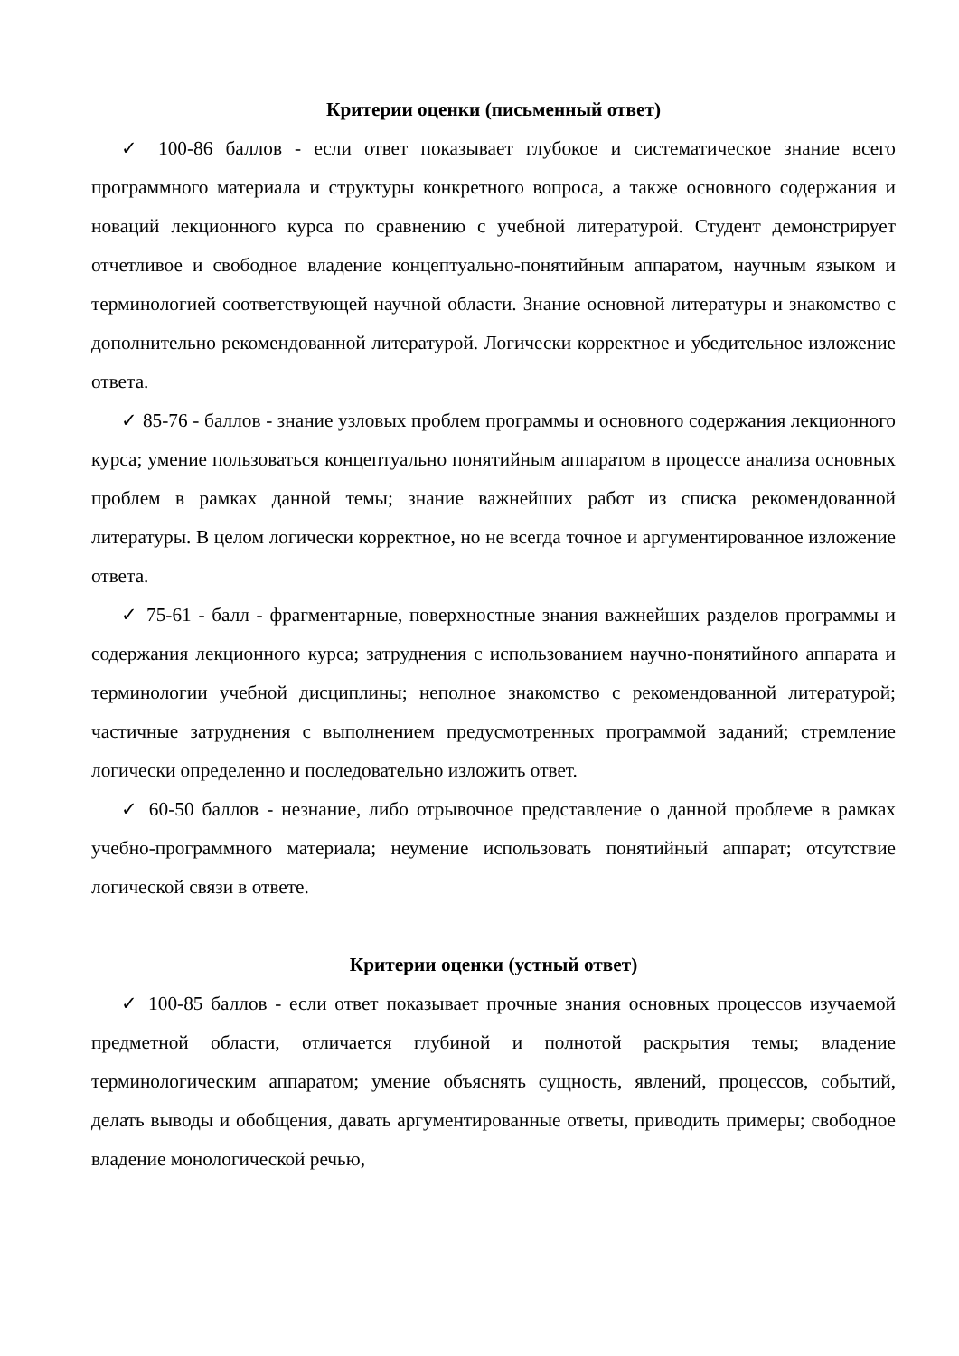Критерии оценки (письменный ответ)
✓ 100-86 баллов - если ответ показывает глубокое и систематическое знание всего программного материала и структуры конкретного вопроса, а также основного содержания и новаций лекционного курса по сравнению с учебной литературой. Студент демонстрирует отчетливое и свободное владение концептуально-понятийным аппаратом, научным языком и терминологией соответствующей научной области. Знание основной литературы и знакомство с дополнительно рекомендованной литературой. Логически корректное и убедительное изложение ответа.
✓ 85-76 - баллов - знание узловых проблем программы и основного содержания лекционного курса; умение пользоваться концептуально понятийным аппаратом в процессе анализа основных проблем в рамках данной темы; знание важнейших работ из списка рекомендованной литературы. В целом логически корректное, но не всегда точное и аргументированное изложение ответа.
✓ 75-61 - балл - фрагментарные, поверхностные знания важнейших разделов программы и содержания лекционного курса; затруднения с использованием научно-понятийного аппарата и терминологии учебной дисциплины; неполное знакомство с рекомендованной литературой; частичные затруднения с выполнением предусмотренных программой заданий; стремление логически определенно и последовательно изложить ответ.
✓ 60-50 баллов - незнание, либо отрывочное представление о данной проблеме в рамках учебно-программного материала; неумение использовать понятийный аппарат; отсутствие логической связи в ответе.
Критерии оценки (устный ответ)
✓ 100-85 баллов - если ответ показывает прочные знания основных процессов изучаемой предметной области, отличается глубиной и полнотой раскрытия темы; владение терминологическим аппаратом; умение объяснять сущность, явлений, процессов, событий, делать выводы и обобщения, давать аргументированные ответы, приводить примеры; свободное владение монологической речью,